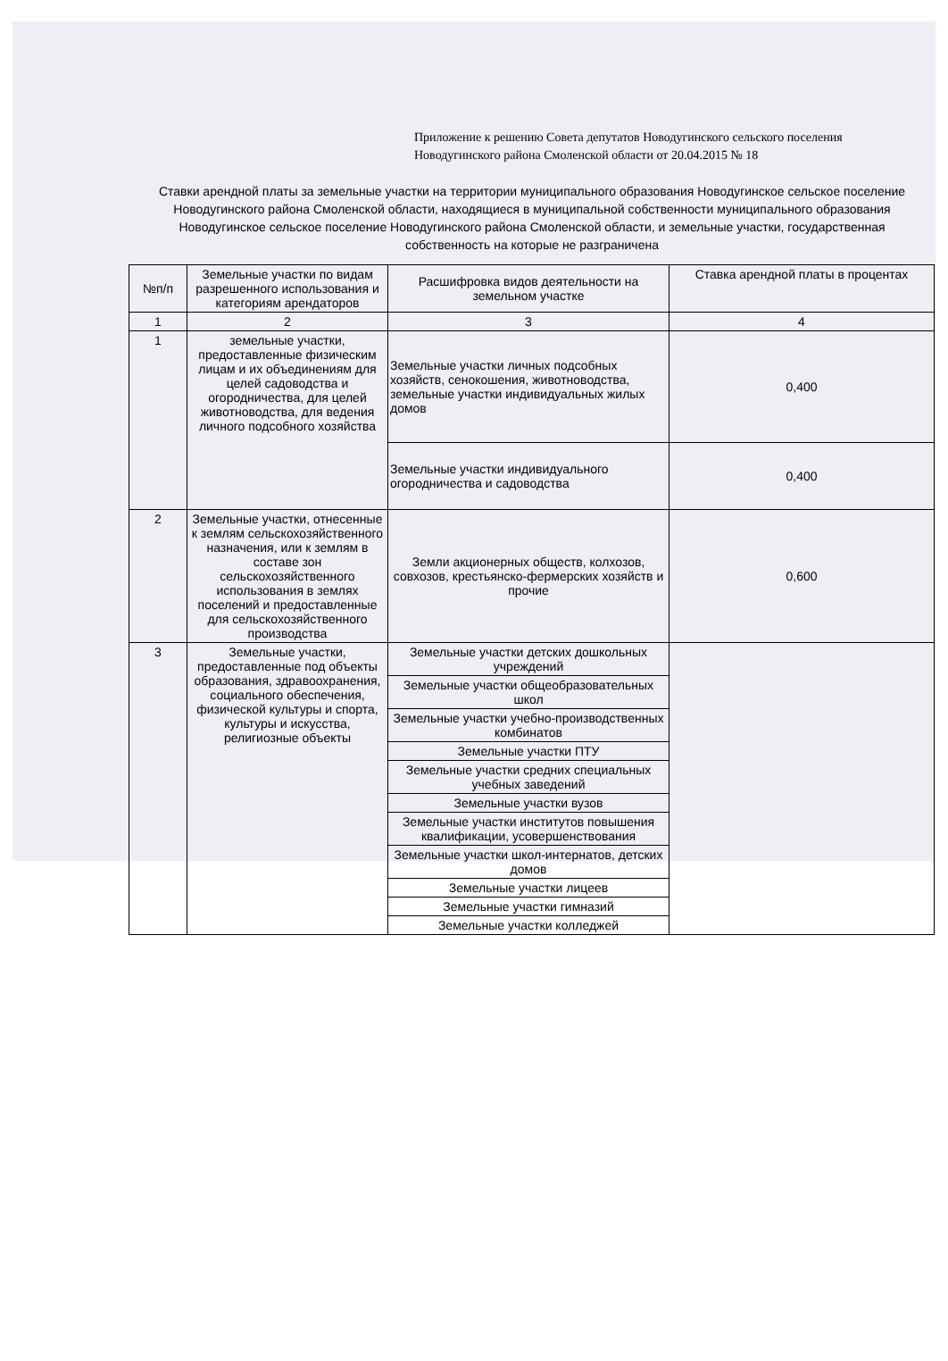Приложение к решению Совета депутатов Новодугинского сельского поселения Новодугинского района Смоленской области от 20.04.2015 № 18
Ставки арендной платы за земельные участки на территории муниципального образования Новодугинское сельское поселение Новодугинского района Смоленской области, находящиеся в муниципальной собственности муниципального образования Новодугинское сельское поселение Новодугинского района Смоленской области, и земельные участки, государственная собственность на которые не разграничена
| №п/п | Земельные участки по видам разрешенного использования и категориям арендаторов | Расшифровка видов деятельности на земельном участке | Ставка арендной платы в процентах |
| --- | --- | --- | --- |
| 1 | 2 | 3 | 4 |
| 1 | земельные участки, предоставленные физическим лицам и их объединениям для целей садоводства и огородничества, для целей животноводства, для ведения личного подсобного хозяйства | Земельные участки личных подсобных хозяйств, сенокошения, животноводства, земельные участки индивидуальных жилых домов | 0,400 |
| | | Земельные участки индивидуального огородничества и садоводства | 0,400 |
| 2 | Земельные участки, отнесенные к землям сельскохозяйственного назначения, или к землям в составе зон сельскохозяйственного использования в землях поселений и предоставленные для сельскохозяйственного производства | Земли акционерных обществ, колхозов, совхозов, крестьянско-фермерских хозяйств и прочие | 0,600 |
| 3 | Земельные участки, предоставленные под объекты образования, здравоохранения, социального обеспечения, физической культуры и спорта, культуры и искусства, религиозные объекты | Земельные участки детских дошкольных учреждений | |
| | | Земельные участки общеобразовательных школ | |
| | | Земельные участки учебно-производственных комбинатов | |
| | | Земельные участки ПТУ | |
| | | Земельные участки средних специальных учебных заведений | |
| | | Земельные участки вузов | |
| | | Земельные участки институтов повышения квалификации, усовершенствования | |
| | | Земельные участки школ-интернатов, детских домов | |
| | | Земельные участки лицеев | |
| | | Земельные участки гимназий | |
| | | Земельные участки колледжей | |